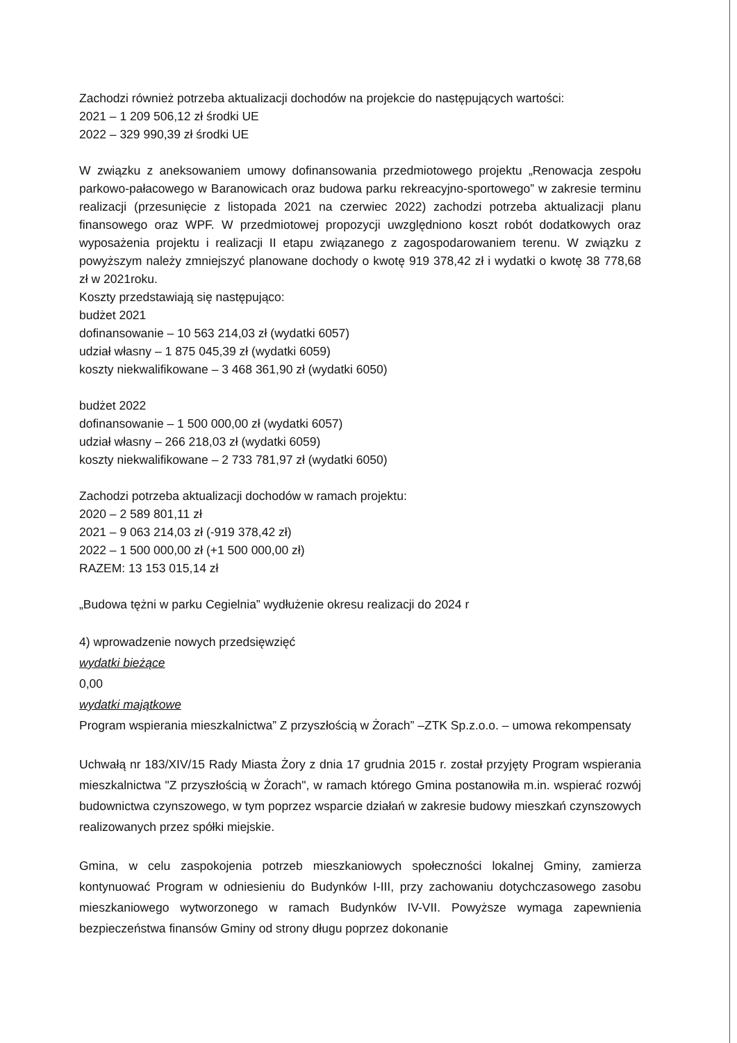Zachodzi również potrzeba aktualizacji dochodów na projekcie do następujących wartości:
2021 – 1 209 506,12 zł środki UE
2022 – 329 990,39 zł środki UE
W związku z aneksowaniem umowy dofinansowania przedmiotowego projektu „Renowacja zespołu parkowo-pałacowego w Baranowicach oraz budowa parku rekreacyjno-sportowego” w zakresie terminu realizacji (przesunięcie z listopada 2021 na czerwiec 2022) zachodzi potrzeba aktualizacji planu finansowego oraz WPF. W przedmiotowej propozycji uwzględniono koszt robót dodatkowych oraz wyposażenia projektu i realizacji II etapu związanego z zagospodarowaniem terenu. W związku z powyższym należy zmniejszyć planowane dochody o kwotę 919 378,42 zł i wydatki o kwotę 38 778,68 zł w 2021roku.
Koszty przedstawiają się następująco:
budżet 2021
dofinansowanie – 10 563 214,03 zł (wydatki 6057)
udział własny – 1 875 045,39 zł (wydatki 6059)
koszty niekwalifikowane – 3 468 361,90 zł (wydatki 6050)
budżet 2022
dofinansowanie – 1 500 000,00 zł (wydatki 6057)
udział własny – 266 218,03 zł (wydatki 6059)
koszty niekwalifikowane – 2 733 781,97 zł (wydatki 6050)
Zachodzi potrzeba aktualizacji dochodów w ramach projektu:
2020 – 2 589 801,11 zł
2021 – 9 063 214,03 zł (-919 378,42 zł)
2022 – 1 500 000,00 zł (+1 500 000,00 zł)
RAZEM: 13 153 015,14 zł
„Budowa tężni w parku Cegielnia” wydłużenie okresu realizacji do 2024 r
4) wprowadzenie nowych przedsięwzięć
wydatki bieżące
0,00
wydatki majątkowe
Program wspierania mieszkalnictwa” Z przyszłością w Żorach” –ZTK Sp.z.o.o. – umowa rekompensaty
Uchwałą nr 183/XIV/15 Rady Miasta Żory z dnia 17 grudnia 2015 r. został przyjęty Program wspierania mieszkalnictwa "Z przyszłością w Żorach", w ramach którego Gmina postanowiła m.in. wspierać rozwój budownictwa czynszowego, w tym poprzez wsparcie działań w zakresie budowy mieszkań czynszowych realizowanych przez spółki miejskie.
Gmina, w celu zaspokojenia potrzeb mieszkaniowych społeczności lokalnej Gminy, zamierza kontynuować Program w odniesieniu do Budynków I-III, przy zachowaniu dotychczasowego zasobu mieszkaniowego wytworzonego w ramach Budynków IV-VII. Powyższe wymaga zapewnienia bezpieczeństwa finansów Gminy od strony długu poprzez dokonanie